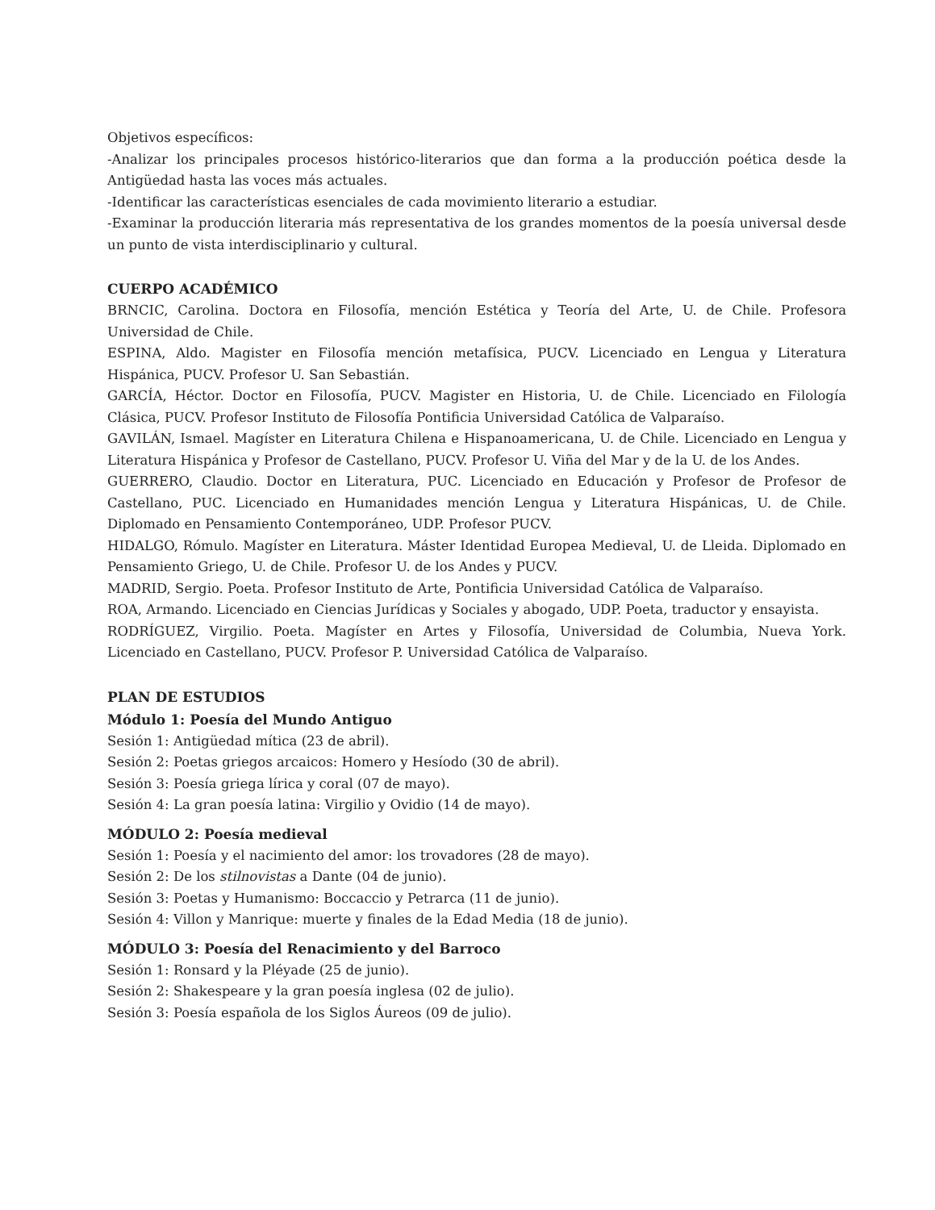Objetivos específicos:
-Analizar los principales procesos histórico-literarios que dan forma a la producción poética desde la Antigüedad hasta las voces más actuales.
-Identificar las características esenciales de cada movimiento literario a estudiar.
-Examinar la producción literaria más representativa de los grandes momentos de la poesía universal desde un punto de vista interdisciplinario y cultural.
CUERPO ACADÉMICO
BRNCIC, Carolina. Doctora en Filosofía, mención Estética y Teoría del Arte, U. de Chile. Profesora Universidad de Chile.
ESPINA, Aldo. Magister en Filosofía mención metafísica, PUCV. Licenciado en Lengua y Literatura Hispánica, PUCV. Profesor U. San Sebastián.
GARCÍA, Héctor. Doctor en Filosofía, PUCV. Magister en Historia, U. de Chile. Licenciado en Filología Clásica, PUCV. Profesor Instituto de Filosofía Pontificia Universidad Católica de Valparaíso.
GAVILÁN, Ismael. Magíster en Literatura Chilena e Hispanoamericana, U. de Chile. Licenciado en Lengua y Literatura Hispánica y Profesor de Castellano, PUCV. Profesor U. Viña del Mar y de la U. de los Andes.
GUERRERO, Claudio. Doctor en Literatura, PUC. Licenciado en Educación y Profesor de Profesor de Castellano, PUC. Licenciado en Humanidades mención Lengua y Literatura Hispánicas, U. de Chile. Diplomado en Pensamiento Contemporáneo, UDP. Profesor PUCV.
HIDALGO, Rómulo. Magíster en Literatura. Máster Identidad Europea Medieval, U. de Lleida. Diplomado en Pensamiento Griego, U. de Chile. Profesor U. de los Andes y PUCV.
MADRID, Sergio. Poeta. Profesor Instituto de Arte, Pontificia Universidad Católica de Valparaíso.
ROA, Armando. Licenciado en Ciencias Jurídicas y Sociales y abogado, UDP. Poeta, traductor y ensayista.
RODRÍGUEZ, Virgilio. Poeta. Magíster en Artes y Filosofía, Universidad de Columbia, Nueva York. Licenciado en Castellano, PUCV. Profesor P. Universidad Católica de Valparaíso.
PLAN DE ESTUDIOS
Módulo 1: Poesía del Mundo Antiguo
Sesión 1: Antigüedad mítica (23 de abril).
Sesión 2: Poetas griegos arcaicos: Homero y Hesíodo (30 de abril).
Sesión 3: Poesía griega lírica y coral (07 de mayo).
Sesión 4: La gran poesía latina: Virgilio y Ovidio (14 de mayo).
MÓDULO 2: Poesía medieval
Sesión 1: Poesía y el nacimiento del amor: los trovadores (28 de mayo).
Sesión 2: De los stilnovistas a Dante (04 de junio).
Sesión 3: Poetas y Humanismo: Boccaccio y Petrarca (11 de junio).
Sesión 4: Villon y Manrique: muerte y finales de la Edad Media (18 de junio).
MÓDULO 3: Poesía del Renacimiento y del Barroco
Sesión 1: Ronsard y la Pléyade (25 de junio).
Sesión 2: Shakespeare y la gran poesía inglesa (02 de julio).
Sesión 3: Poesía española de los Siglos Áureos (09 de julio).